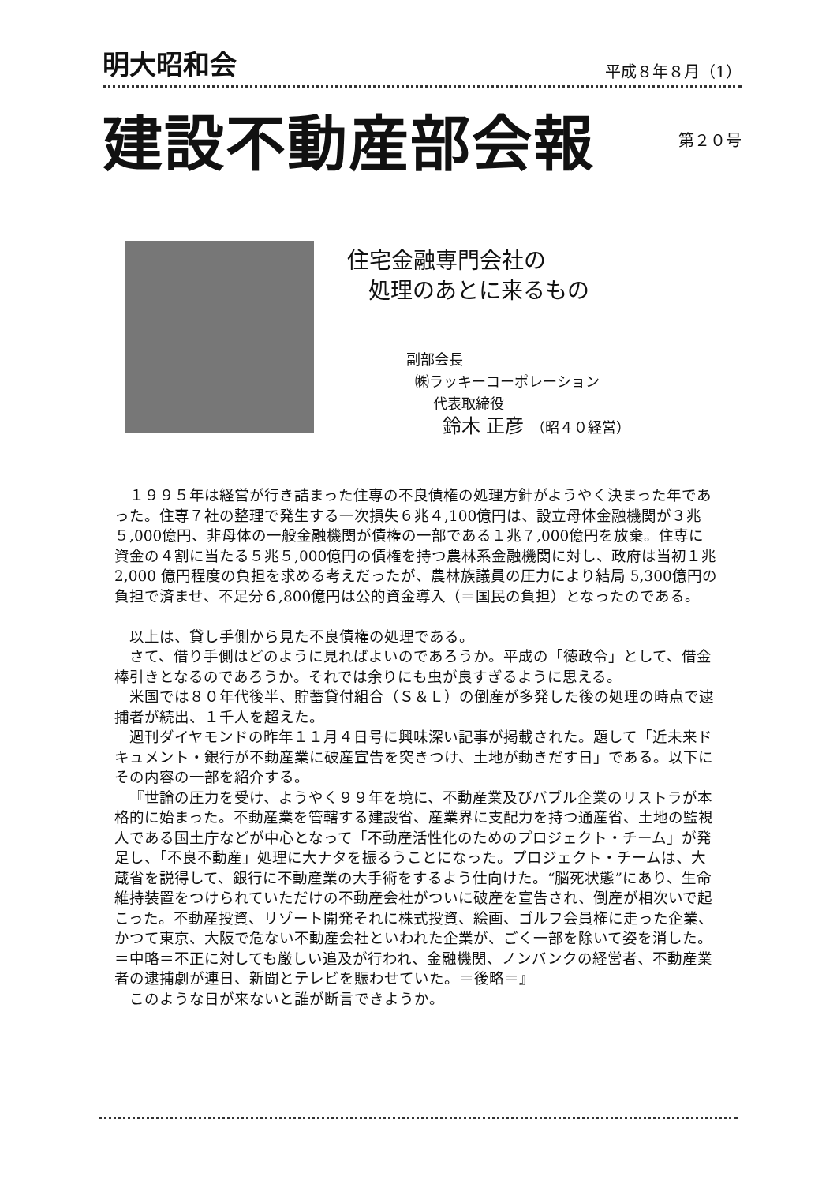明大昭和会 平成８年８月（1）
建設不動産部会報 第２０号
住宅金融専門会社の
処理のあとに来るもの
副部会長
㈱ラッキーコーポレーション
代表取締役
鈴木 正彦　（昭４０経営）
１９９５年は経営が行き詰まった住専の不良債権の処理方針がようやく決まった年であった。住専７社の整理で発生する一次損失６兆４,100億円は、設立母体金融機関が３兆５,000億円、非母体の一般金融機関が債権の一部である１兆７,000億円を放棄。住専に資金の４割に当たる５兆５,000億円の債権を持つ農林系金融機関に対し、政府は当初１兆2,000 億円程度の負担を求める考えだったが、農林族議員の圧力により結局 5,300億円の負担で済ませ、不足分６,800億円は公的資金導入（＝国民の負担）となったのである。
以上は、貸し手側から見た不良債権の処理である。
さて、借り手側はどのように見ればよいのであろうか。平成の「徳政令」として、借金棒引きとなるのであろうか。それでは余りにも虫が良すぎるように思える。
米国では８０年代後半、貯蓄貸付組合（Ｓ＆Ｌ）の倒産が多発した後の処理の時点で逮捕者が続出、１千人を超えた。
週刊ダイヤモンドの昨年１１月４日号に興味深い記事が掲載された。題して「近未来ドキュメント・銀行が不動産業に破産宣告を突きつけ、土地が動きだす日」である。以下にその内容の一部を紹介する。
『世論の圧力を受け、ようやく９９年を境に、不動産業及びバブル企業のリストラが本格的に始まった。不動産業を管轄する建設省、産業界に支配力を持つ通産省、土地の監視人である国土庁などが中心となって「不動産活性化のためのプロジェクト・チーム」が発足し、「不良不動産」処理に大ナタを振るうことになった。プロジェクト・チームは、大蔵省を説得して、銀行に不動産業の大手術をするよう仕向けた。“脳死状態”にあり、生命維持装置をつけられていただけの不動産会社がついに破産を宣告され、倒産が相次いで起こった。不動産投資、リゾート開発それに株式投資、絵画、ゴルフ会員権に走った企業、かつて東京、大阪で危ない不動産会社といわれた企業が、ごく一部を除いて姿を消した。＝中略＝不正に対しても厳しい追及が行われ、金融機関、ノンバンクの経営者、不動産業者の逮捕劇が連日、新聞とテレビを賑わせていた。＝後略＝』
このような日が来ないと誰が断言できようか。